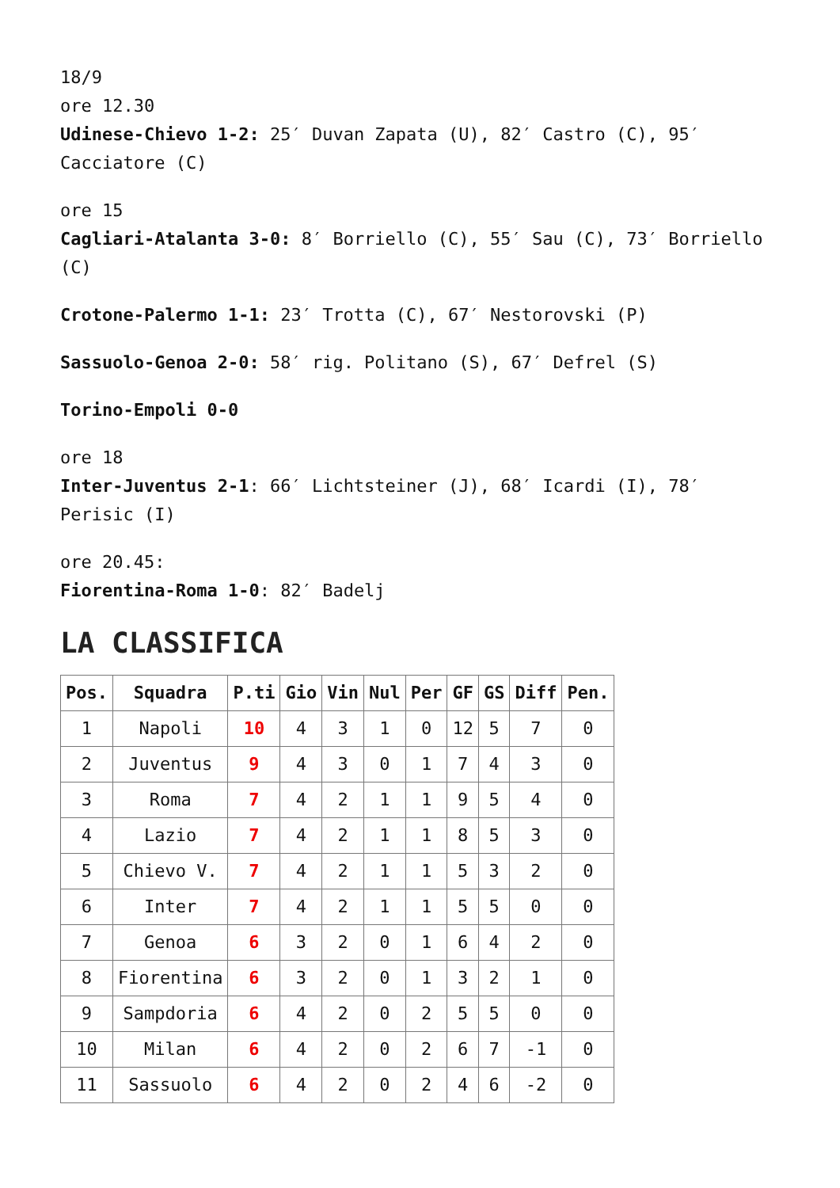18/9
ore 12.30
Udinese-Chievo 1-2: 25′ Duvan Zapata (U), 82′ Castro (C), 95′ Cacciatore (C)
ore 15
Cagliari-Atalanta 3-0: 8′ Borriello (C), 55′ Sau (C), 73′ Borriello (C)
Crotone-Palermo 1-1: 23′ Trotta (C), 67′ Nestorovski (P)
Sassuolo-Genoa 2-0: 58′ rig. Politano (S), 67′ Defrel (S)
Torino-Empoli 0-0
ore 18
Inter-Juventus 2-1: 66′ Lichtsteiner (J), 68′ Icardi (I), 78′ Perisic (I)
ore 20.45:
Fiorentina-Roma 1-0: 82′ Badelj
LA CLASSIFICA
| Pos. | Squadra | P.ti | Gio | Vin | Nul | Per | GF | GS | Diff | Pen. |
| --- | --- | --- | --- | --- | --- | --- | --- | --- | --- | --- |
| 1 | Napoli | 10 | 4 | 3 | 1 | 0 | 12 | 5 | 7 | 0 |
| 2 | Juventus | 9 | 4 | 3 | 0 | 1 | 7 | 4 | 3 | 0 |
| 3 | Roma | 7 | 4 | 2 | 1 | 1 | 9 | 5 | 4 | 0 |
| 4 | Lazio | 7 | 4 | 2 | 1 | 1 | 8 | 5 | 3 | 0 |
| 5 | Chievo V. | 7 | 4 | 2 | 1 | 1 | 5 | 3 | 2 | 0 |
| 6 | Inter | 7 | 4 | 2 | 1 | 1 | 5 | 5 | 0 | 0 |
| 7 | Genoa | 6 | 3 | 2 | 0 | 1 | 6 | 4 | 2 | 0 |
| 8 | Fiorentina | 6 | 3 | 2 | 0 | 1 | 3 | 2 | 1 | 0 |
| 9 | Sampdoria | 6 | 4 | 2 | 0 | 2 | 5 | 5 | 0 | 0 |
| 10 | Milan | 6 | 4 | 2 | 0 | 2 | 6 | 7 | -1 | 0 |
| 11 | Sassuolo | 6 | 4 | 2 | 0 | 2 | 4 | 6 | -2 | 0 |